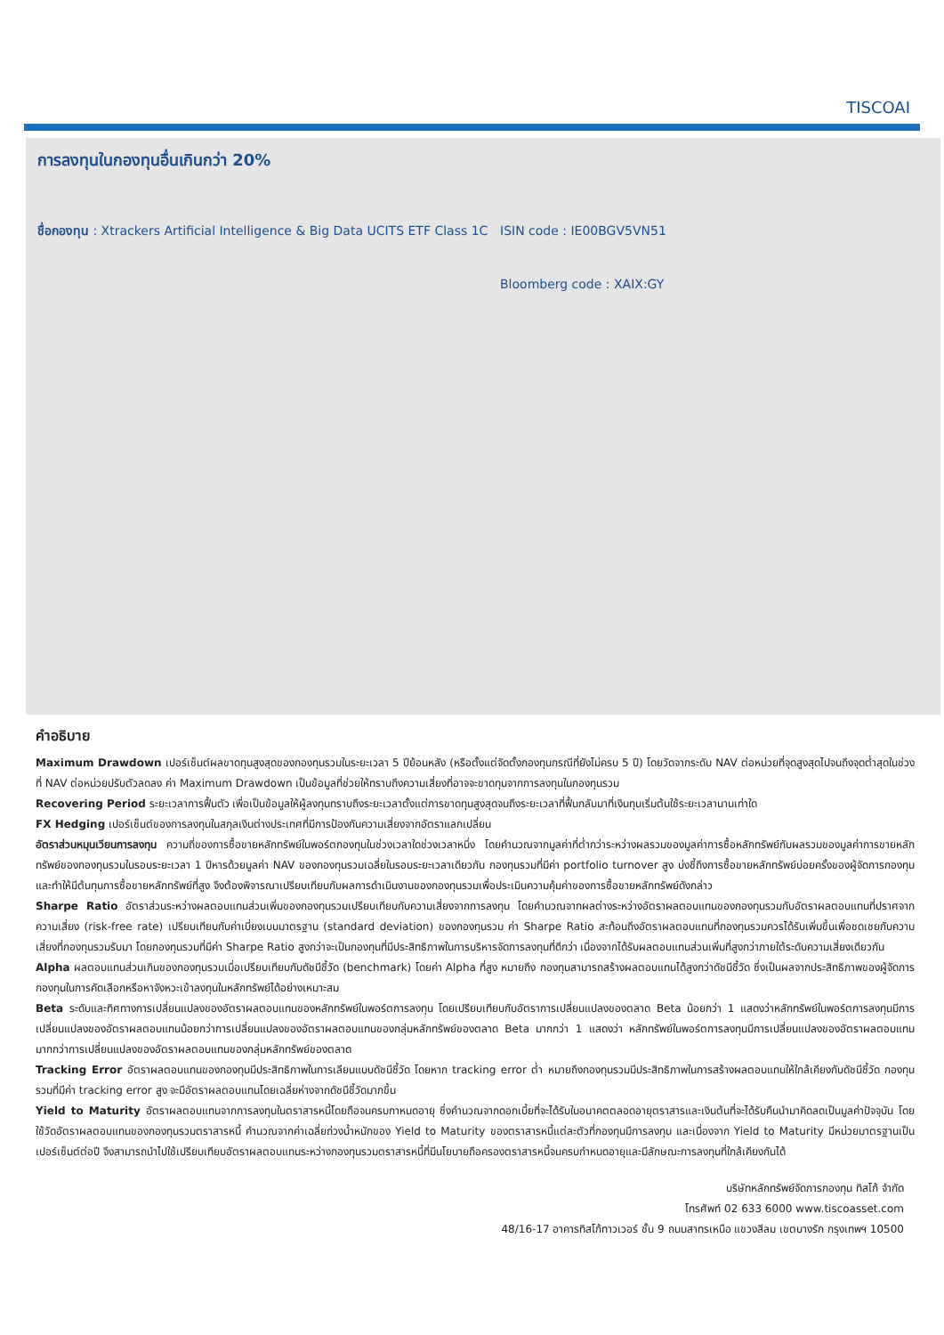TISCOAI
การลงทุนในกองทุนอื่นเกินกว่า 20%
ชื่อกองทุน : Xtrackers Artificial Intelligence & Big Data UCITS ETF Class 1C
ISIN code : IE00BGV5VN51
Bloomberg code : XAIX:GY
คำอธิบาย
Maximum Drawdown เปอร์เซ็นต์ผลขาดทุนสูงสุดของกองทุนรวมในระยะเวลา 5 ปีย้อนหลัง (หรือตั้งแต่จัดตั้งกองทุนกรณีที่ยังไม่ครบ 5 ปี) โดยวัดจากระดับ NAV ต่อหน่วยที่จุดสูงสุดไปจนถึงจุดต่ำสุดในช่วงที่ NAV ต่อหน่วยปรับตัวลดลง ค่า Maximum Drawdown เป็นข้อมูลที่ช่วยให้ทราบถึงความเสี่ยงที่อาจจะขาดทุนจากการลงทุนในกองทุนรวม
Recovering Period ระยะเวลาการฟื้นตัว เพื่อเป็นข้อมูลให้ผู้ลงทุนทราบถึงระยะเวลาตั้งแต่การขาดทุนสูงสุดจนถึงระยะเวลาที่ฟื้นกลับมาที่เงินทุนเริ่มต้นใช้ระยะเวลานานเท่าใด
FX Hedging เปอร์เซ็นต์ของการลงทุนในสกุลเงินต่างประเทศที่มีการป้องกันความเสี่ยงจากอัตราแลกเปลี่ยน
อัตราส่วนหมุนเวียนการลงทุน ความถี่ของการซื้อขายหลักทรัพย์ในพอร์ตกองทุนในช่วงเวลาใดช่วงเวลาหนึ่ง โดยคำนวณจากมูลค่าที่ต่ำกว่าระหว่างผลรวมของมูลค่าการซื้อหลักทรัพย์กับผลรวมของมูลค่าการขายหลักทรัพย์ของกองทุนรวมในรอบระยะเวลา 1 ปีหารด้วยมูลค่า NAV ของกองทุนรวมเฉลี่ยในรอบระยะเวลาเดียวกัน กองทุนรวมที่มีค่า portfolio turnover สูง บ่งชี้ถึงการซื้อขายหลักทรัพย์บ่อยครั้งของผู้จัดการกองทุนและทำให้มีต้นทุนการซื้อขายหลักทรัพย์ที่สูง จึงต้องพิจารณาเปรียบเทียบกับผลการดำเนินงานของกองทุนรวมเพื่อประเมินความคุ้มค่าของการซื้อขายหลักทรัพย์ดังกล่าว
Sharpe Ratio อัตราส่วนระหว่างผลตอบแทนส่วนเพิ่มของกองทุนรวมเปรียบเทียบกับความเสี่ยงจากการลงทุน โดยคำนวณจากผลต่างระหว่างอัตราผลตอบแทนของกองทุนรวมกับอัตราผลตอบแทนที่ปราศจากความเสี่ยง (risk-free rate) เปรียบเทียบกับค่าเบี่ยงเบนมาตรฐาน (standard deviation) ของกองทุนรวม ค่า Sharpe Ratio สะท้อนถึงอัตราผลตอบแทนที่กองทุนรวมควรได้รับเพิ่มขึ้นเพื่อชดเชยกับความเสี่ยงที่กองทุนรวมรับมา โดยกองทุนรวมที่มีค่า Sharpe Ratio สูงกว่าจะเป็นกองทุนที่มีประสิทธิภาพในการบริหารจัดการลงทุนที่ดีกว่า เนื่องจากได้รับผลตอบแทนส่วนเพิ่มที่สูงกว่าภายใต้ระดับความเสี่ยงเดียวกัน
Alpha ผลตอบแทนส่วนเกินของกองทุนรวมเมื่อเปรียบเทียบกับดัชนีชี้วัด (benchmark) โดยค่า Alpha ที่สูง หมายถึง กองทุนสามารถสร้างผลตอบแทนได้สูงกว่าดัชนีชี้วัด ซึ่งเป็นผลจากประสิทธิภาพของผู้จัดการกองทุนในการคัดเลือกหรือหาจังหวะเข้าลงทุนในหลักทรัพย์ได้อย่างเหมาะสม
Beta ระดับและทิศทางการเปลี่ยนแปลงของอัตราผลตอบแทนของหลักทรัพย์ในพอร์ตการลงทุน โดยเปรียบเทียบกับอัตราการเปลี่ยนแปลงของตลาด Beta น้อยกว่า 1 แสดงว่าหลักทรัพย์ในพอร์ตการลงทุนมีการเปลี่ยนแปลงของอัตราผลตอบแทนน้อยกว่าการเปลี่ยนแปลงของอัตราผลตอบแทนของกลุ่มหลักทรัพย์ของตลาด Beta มากกว่า 1 แสดงว่า หลักทรัพย์ในพอร์ตการลงทุนมีการเปลี่ยนแปลงของอัตราผลตอบแทนมากกว่าการเปลี่ยนแปลงของอัตราผลตอบแทนของกลุ่มหลักทรัพย์ของตลาด
Tracking Error อัตราผลตอบแทนของกองทุนมีประสิทธิภาพในการเลียนแบบดัชนีชี้วัด โดยหาก tracking error ต่ำ หมายถึงกองทุนรวมมีประสิทธิภาพในการสร้างผลตอบแทนให้ใกล้เคียงกับดัชนีชี้วัด กองทุนรวมที่มีค่า tracking error สูง จะมีอัตราผลตอบแทนโดยเฉลี่ยห่างจากดัชนีชี้วัดมากขึ้น
Yield to Maturity อัตราผลตอบแทนจากการลงทุนในตราสารหนี้โดยถือจนครบกาหนดอายุ ซึ่งคำนวณจากดอกเบี้ยที่จะได้รับในอนาคตตลอดอายุตราสารและเงินต้นที่จะได้รับคืนนำมาคิดลดเป็นมูลค่าปัจจุบัน โดยใช้วัดอัตราผลตอบแทนของกองทุนรวมตราสารหนี้ คำนวณจากค่าเฉลี่ยถ่วงน้ำหนักของ Yield to Maturity ของตราสารหนี้แต่ละตัวที่กองทุนมีการลงทุน และเนื่องจาก Yield to Maturity มีหน่วยมาตรฐานเป็นเปอร์เซ็นต์ต่อปี จึงสามารถนำไปใช้เปรียบเทียบอัตราผลตอบแทนระหว่างกองทุนรวมตราสารหนี้ที่มีนโยบายถือครองตราสารหนี้จนครบกำหนดอายุและมีลักษณะการลงทุนที่ใกล้เคียงกันได้
บริษัทหลักทรัพย์จัดการกองทุน ทิสโก้ จำกัด
โทรศัพท์ 02 633 6000 www.tiscoasset.com
48/16-17 อาคารทิสโก้ทาวเวอร์ ชั้น 9 ถนนสาทรเหนือ แขวงสีลม เขตบางรัก กรุงเทพฯ 10500